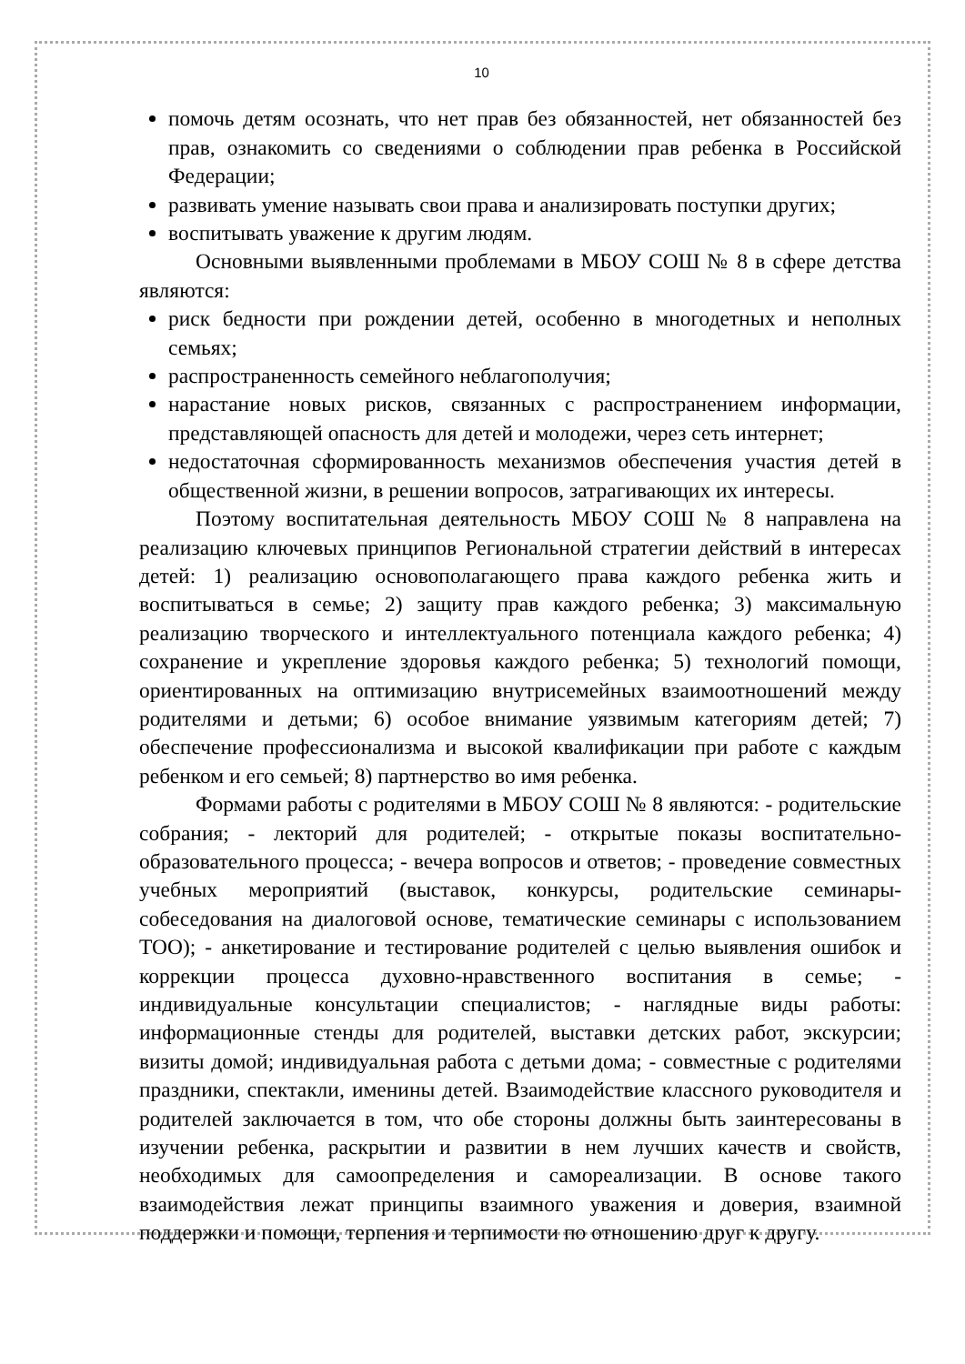10
помочь детям осознать, что нет прав без обязанностей, нет обязанностей без прав, ознакомить со сведениями о соблюдении прав ребенка в Российской Федерации;
развивать умение называть свои права и анализировать поступки других;
воспитывать уважение к другим людям.
Основными выявленными проблемами в МБОУ СОШ № 8 в сфере детства являются:
риск бедности при рождении детей, особенно в многодетных и неполных семьях;
распространенность семейного неблагополучия;
нарастание новых рисков, связанных с распространением информации, представляющей опасность для детей и молодежи, через сеть интернет;
недостаточная сформированность механизмов обеспечения участия детей в общественной жизни, в решении вопросов, затрагивающих их интересы.
Поэтому воспитательная деятельность МБОУ СОШ № 8 направлена на реализацию ключевых принципов Региональной стратегии действий в интересах детей: 1) реализацию основополагающего права каждого ребенка жить и воспитываться в семье; 2) защиту прав каждого ребенка; 3) максимальную реализацию творческого и интеллектуального потенциала каждого ребенка; 4) сохранение и укрепление здоровья каждого ребенка; 5) технологий помощи, ориентированных на оптимизацию внутрисемейных взаимоотношений между родителями и детьми; 6) особое внимание уязвимым категориям детей; 7) обеспечение профессионализма и высокой квалификации при работе с каждым ребенком и его семьей; 8) партнерство во имя ребенка.
Формами работы с родителями в МБОУ СОШ № 8 являются: - родительские собрания; - лекторий для родителей; - открытые показы воспитательно-образовательного процесса; - вечера вопросов и ответов; - проведение совместных учебных мероприятий (выставок, конкурсы, родительские семинары-собеседования на диалоговой основе, тематические семинары с использованием ТОО); - анкетирование и тестирование родителей с целью выявления ошибок и коррекции процесса духовно-нравственного воспитания в семье; - индивидуальные консультации специалистов; - наглядные виды работы: информационные стенды для родителей, выставки детских работ, экскурсии; визиты домой; индивидуальная работа с детьми дома; - совместные с родителями праздники, спектакли, именины детей. Взаимодействие классного руководителя и родителей заключается в том, что обе стороны должны быть заинтересованы в изучении ребенка, раскрытии и развитии в нем лучших качеств и свойств, необходимых для самоопределения и самореализации. В основе такого взаимодействия лежат принципы взаимного уважения и доверия, взаимной поддержки и помощи, терпения и терпимости по отношению друг к другу.